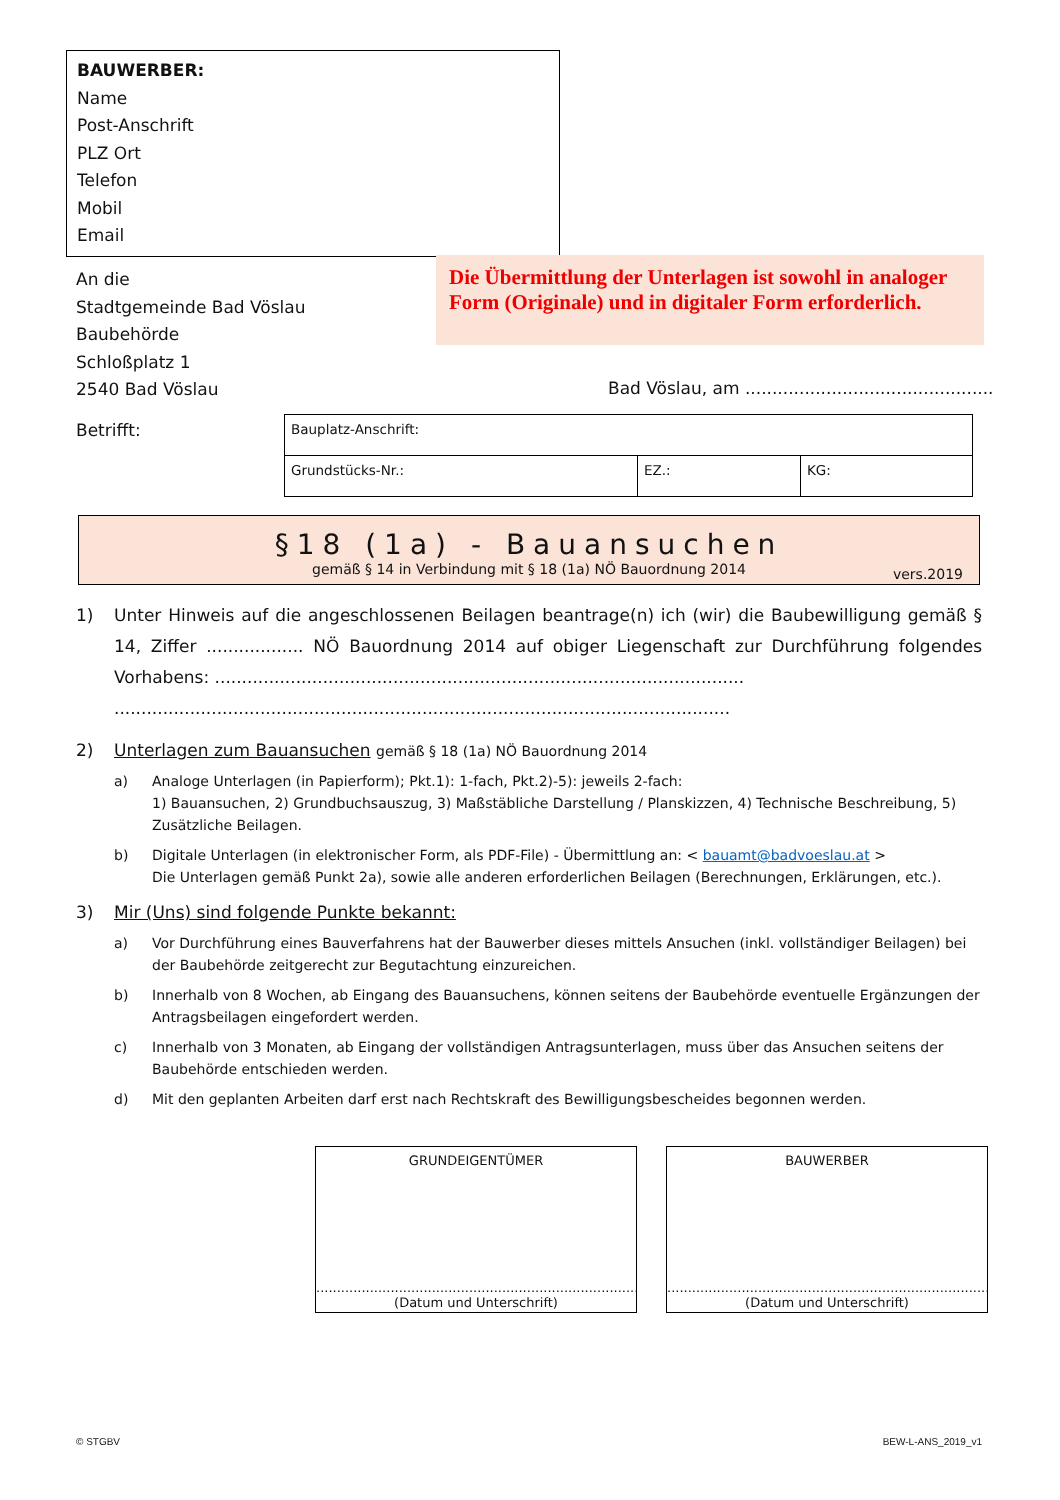BAUWERBER:
Name
Post-Anschrift
PLZ Ort
Telefon
Mobil
Email
An die
Stadtgemeinde Bad Vöslau
Baubehörde
Schloßplatz 1
2540 Bad Vöslau
Die Übermittlung der Unterlagen ist sowohl in analoger Form (Originale) und in digitaler Form erforderlich.
Bad Vöslau, am ..............................................
Betrifft:
| Bauplatz-Anschrift: | | |
| Grundstücks-Nr.: | EZ.: | KG: |
§18 (1a) - Bauansuchen
gemäß § 14 in Verbindung mit § 18 (1a) NÖ Bauordnung 2014
vers.2019
1) Unter Hinweis auf die angeschlossenen Beilagen beantrage(n) ich (wir) die Baubewilligung gemäß § 14, Ziffer .................. NÖ Bauordnung 2014 auf obiger Liegenschaft zur Durchführung folgendes Vorhabens: ..................................................................................................
..................................................................................................................
2) Unterlagen zum Bauansuchen gemäß § 18 (1a) NÖ Bauordnung 2014
a) Analoge Unterlagen (in Papierform); Pkt.1): 1-fach, Pkt.2)-5): jeweils 2-fach:
1) Bauansuchen, 2) Grundbuchsauszug, 3) Maßstäbliche Darstellung / Planskizzen, 4) Technische Beschreibung, 5) Zusätzliche Beilagen.
b) Digitale Unterlagen (in elektronischer Form, als PDF-File) - Übermittlung an: < bauamt@badvoeslau.at >
Die Unterlagen gemäß Punkt 2a), sowie alle anderen erforderlichen Beilagen (Berechnungen, Erklärungen, etc.).
3) Mir (Uns) sind folgende Punkte bekannt:
a) Vor Durchführung eines Bauverfahrens hat der Bauwerber dieses mittels Ansuchen (inkl. vollständiger Beilagen) bei der Baubehörde zeitgerecht zur Begutachtung einzureichen.
b) Innerhalb von 8 Wochen, ab Eingang des Bauansuchens, können seitens der Baubehörde eventuelle Ergänzungen der Antragsbeilagen eingefordert werden.
c) Innerhalb von 3 Monaten, ab Eingang der vollständigen Antragsunterlagen, muss über das Ansuchen seitens der Baubehörde entschieden werden.
d) Mit den geplanten Arbeiten darf erst nach Rechtskraft des Bewilligungsbescheides begonnen werden.
GRUNDEIGENTÜMER
..............................................................................
(Datum und Unterschrift)
BAUWERBER
..............................................................................
(Datum und Unterschrift)
© STGBV BEW-L-ANS_2019_v1